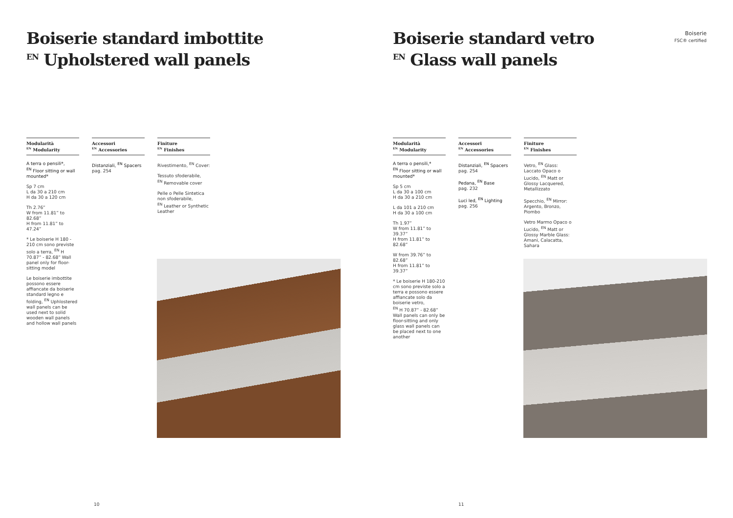Boiserie standard imbottite
<sup>EN</sup> Upholstered wall panels
Modularità
<sup>EN</sup> Modularity
A terra o pensili*,
<sup>EN</sup> Floor sitting or wall mounted*
Sp 7 cm
L da 30 a 210 cm
H da 30 a 120 cm
Th 2.76”
W from 11.81” to 82.68”
H from 11.81” to 47.24”
* Le boiserie H 180 - 210 cm sono previste solo a terra, <sup>EN</sup> H 70.87” - 82.68” Wall panel only for floor-sitting model
Le boiserie imbottite possono essere affiancate da boiserie standard legno e folding, <sup>EN</sup> Uphlostered wall panels can be used next to solid wooden wall panels and hollow wall panels
Accessori
<sup>EN</sup> Accessories
Distanziali, <sup>EN</sup> Spacers
pag. 254
Finiture
<sup>EN</sup> Finishes
Rivestimento, <sup>EN</sup> Cover:
Tessuto sfoderabile,
<sup>EN</sup> Removable cover
Pelle o Pelle Sintetica non sfoderabile,
<sup>EN</sup> Leather or Synthetic Leather
10
Boiserie
FSC® certified
Boiserie standard vetro
<sup>EN</sup> Glass wall panels
Modularità
<sup>EN</sup> Modularity
A terra o pensili,*
<sup>EN</sup> Floor sitting or wall mounted*
Sp 5 cm
L da 30 a 100 cm
H da 30 a 210 cm
L da 101 a 210 cm
H da 30 a 100 cm
Th 1.97”
W from 11.81” to 39.37”
H from 11.81” to 82.68”
W from 39.76” to 82.68”
H from 11.81” to 39.37”
* Le boiserie H 180-210 cm sono previste solo a terra e possono essere affiancate solo da boiserie vetro,
<sup>EN</sup> H 70.87” - 82.68” Wall panels can only be floor-sitting and only glass wall panels can be placed next to one another
Accessori
<sup>EN</sup> Accessories
Distanziali, <sup>EN</sup> Spacers
pag. 254
Pedana, <sup>EN</sup> Base
pag. 232
Luci led, <sup>EN</sup> Lighting
pag. 256
Finiture
<sup>EN</sup> Finishes
Vetro, <sup>EN</sup> Glass:
Laccato Opaco o Lucido, <sup>EN</sup> Matt or Glossy Lacquered, Metallizzato
Specchio, <sup>EN</sup> Mirror:
Argento, Bronzo, Piombo
Vetro Marmo Opaco o Lucido, <sup>EN</sup> Matt or Glossy Marble Glass:
Amani, Calacatta, Sahara
11